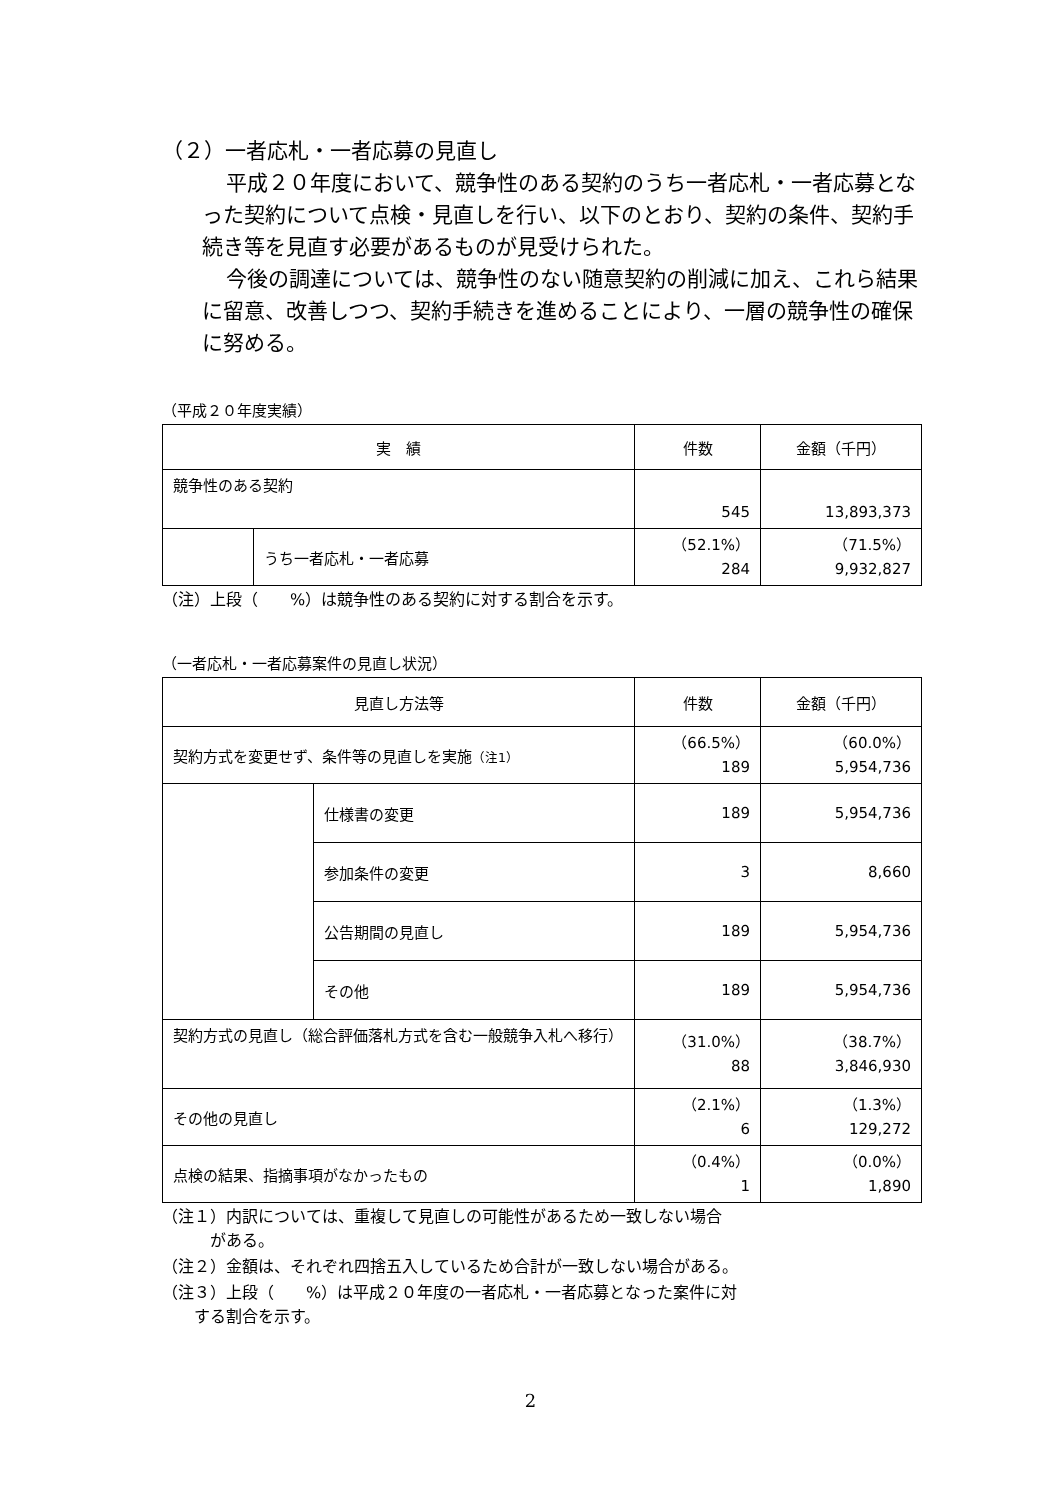（２）一者応札・一者応募の見直し
平成２０年度において、競争性のある契約のうち一者応札・一者応募となった契約について点検・見直しを行い、以下のとおり、契約の条件、契約手続き等を見直す必要があるものが見受けられた。
今後の調達については、競争性のない随意契約の削減に加え、これら結果に留意、改善しつつ、契約手続きを進めることにより、一層の競争性の確保に努める。
（平成２０年度実績）
| 実 績 | | 件数 | 金額（千円） |
| --- | --- | --- | --- |
| 競争性のある契約 | | 545 | 13,893,373 |
| | うち一者応札・一者応募 | （52.1%） 284 | （71.5%） 9,932,827 |
（注）上段（　　%）は競争性のある契約に対する割合を示す。
（一者応札・一者応募案件の見直し状況）
| 見直し方法等 | | 件数 | 金額（千円） |
| --- | --- | --- | --- |
| 契約方式を変更せず、条件等の見直しを実施 （注1） | | （66.5%） 189 | （60.0%） 5,954,736 |
| | 仕様書の変更 | 189 | 5,954,736 |
| | 参加条件の変更 | 3 | 8,660 |
| | 公告期間の見直し | 189 | 5,954,736 |
| | その他 | 189 | 5,954,736 |
| 契約方式の見直し（総合評価落札方式を含む一般競争入札へ移行） | | （31.0%） 88 | （38.7%） 3,846,930 |
| その他の見直し | | （2.1%） 6 | （1.3%） 129,272 |
| 点検の結果、指摘事項がなかったもの | | （0.4%） 1 | （0.0%） 1,890 |
（注１）内訳については、重複して見直しの可能性があるため一致しない場合
　　　がある。
（注２）金額は、それぞれ四捨五入しているため合計が一致しない場合がある。
（注３）上段（　　%）は平成２０年度の一者応札・一者応募となった案件に対
　　する割合を示す。
2